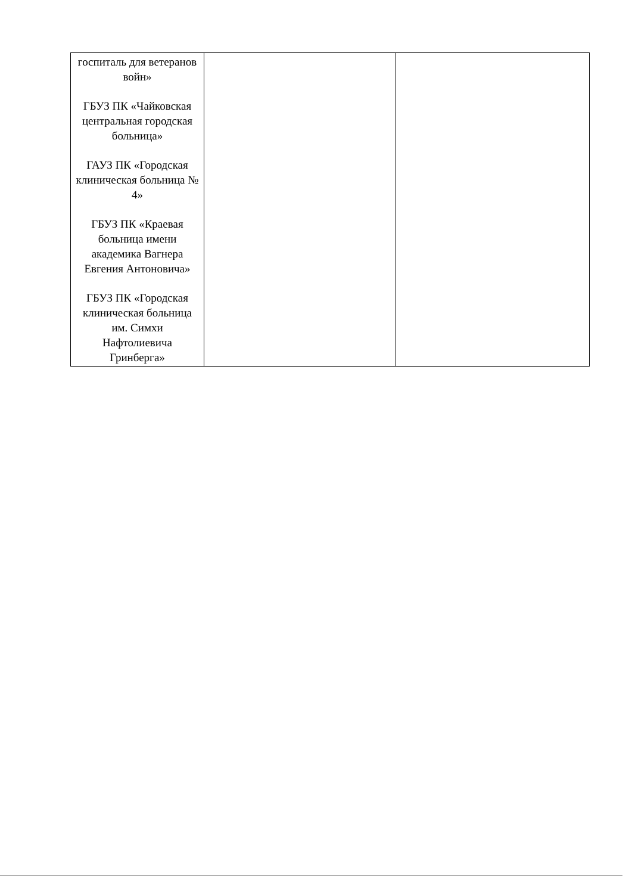| госпиталь для ветеранов войн» ГБУЗ ПК «Чайковская центральная городская больница» ГАУЗ ПК «Городская клиническая больница № 4» ГБУЗ ПК «Краевая больница имени академика Вагнера Евгения Антоновича» ГБУЗ ПК «Городская клиническая больница им. Симхи Нафтолиевича Гринберга» | | |